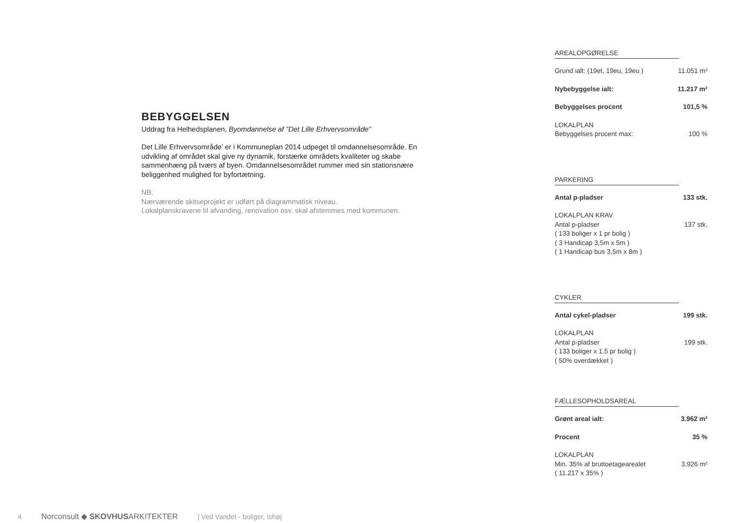BEBYGGELSEN
Uddrag fra Helhedsplanen, Byomdannelse af ”Det Lille Erhvervsområde”
Det Lille Erhvervsområde’ er i Kommuneplan 2014 udpeget til omdannelsesområde. En udvikling af området skal give ny dynamik, forstærke områdets kvaliteter og skabe sammenhæng på tværs af byen. Omdannelsesområdet rummer med sin stationsnære beliggenhed mulighed for byfortætning.
NB.
Nærværende skitseprojekt er udført på diagrammatisk niveau.
Lokalplanskravene til afvanding, renovation osv. skal afstemmes med kommunen.
AREALOPGØRELSE
| Grund ialt: (19et, 19eu, 19eu ) | 11.051 m² |
| Nybebyggelse ialt: | 11.217 m² |
| Bebyggelses procent | 101,5 % |
| LOKALPLAN | |
| Bebyggelses procent max: | 100 % |
PARKERING
| Antal p-pladser | 133 stk. |
| LOKALPLAN KRAV | |
| Antal p-pladser | 137 stk. |
| ( 133 boliger x 1 pr bolig ) | |
| ( 3 Handicap 3,5m x 5m ) | |
| ( 1 Handicap bus 3,5m x 8m ) | |
CYKLER
| Antal cykel-pladser | 199 stk. |
| LOKALPLAN | |
| Antal p-pladser | 199 stk. |
| ( 133 boliger x 1.5 pr bolig ) | |
| ( 50% overdækket ) | |
FÆLLESOPHOLDSAREAL
| Grønt areal ialt: | 3.962 m² |
| Procent | 35 % |
| LOKALPLAN | |
| Min. 35% af bruttoetagearealet | 3.926 m² |
| ( 11.217 x 35% ) | |
4 Norconsult ◆ SKOVHUSARKITEKTER | Ved Vandet - boliger, Ishøj